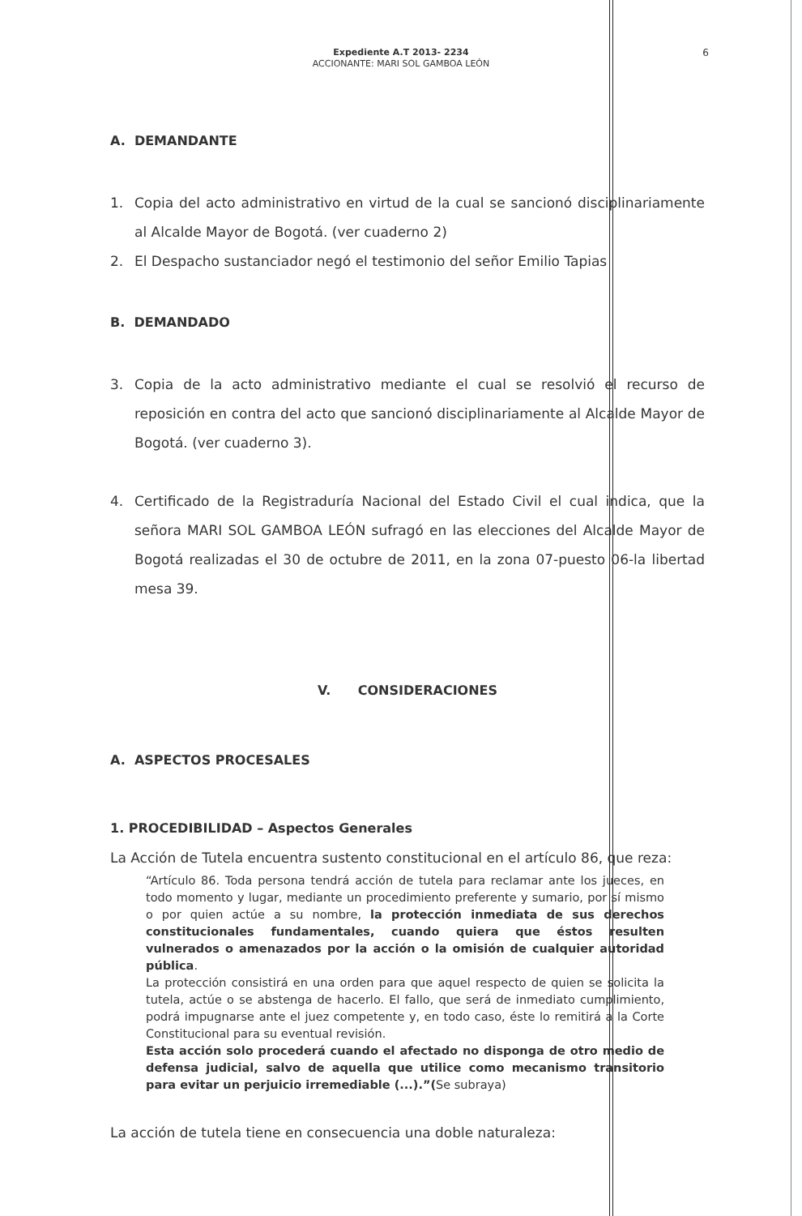Expediente A.T 2013- 2234
ACCIONANTE: MARI SOL GAMBOA LEÓN
6
A. DEMANDANTE
1. Copia del acto administrativo en virtud de la cual se sancionó disciplinariamente al Alcalde Mayor de Bogotá. (ver cuaderno 2)
2. El Despacho sustanciador negó el testimonio del señor Emilio Tapias
B. DEMANDADO
3. Copia de la acto administrativo mediante el cual se resolvió el recurso de reposición en contra del acto que sancionó disciplinariamente al Alcalde Mayor de Bogotá. (ver cuaderno 3).
4. Certificado de la Registraduría Nacional del Estado Civil el cual indica, que la señora MARI SOL GAMBOA LEÓN sufragó en las elecciones del Alcalde Mayor de Bogotá realizadas el 30 de octubre de 2011, en la zona 07-puesto 06-la libertad mesa 39.
V. CONSIDERACIONES
A. ASPECTOS PROCESALES
1. PROCEDIBILIDAD – Aspectos Generales
La Acción de Tutela encuentra sustento constitucional en el artículo 86, que reza:
“Artículo 86. Toda persona tendrá acción de tutela para reclamar ante los jueces, en todo momento y lugar, mediante un procedimiento preferente y sumario, por sí mismo o por quien actúe a su nombre, la protección inmediata de sus derechos constitucionales fundamentales, cuando quiera que éstos resulten vulnerados o amenazados por la acción o la omisión de cualquier autoridad pública.
La protección consistirá en una orden para que aquel respecto de quien se solicita la tutela, actúe o se abstenga de hacerlo. El fallo, que será de inmediato cumplimiento, podrá impugnarse ante el juez competente y, en todo caso, éste lo remitirá a la Corte Constitucional para su eventual revisión.
Esta acción solo procederá cuando el afectado no disponga de otro medio de defensa judicial, salvo de aquella que utilice como mecanismo transitorio para evitar un perjuicio irremediable (...).”(Se subraya)
La acción de tutela tiene en consecuencia una doble naturaleza: